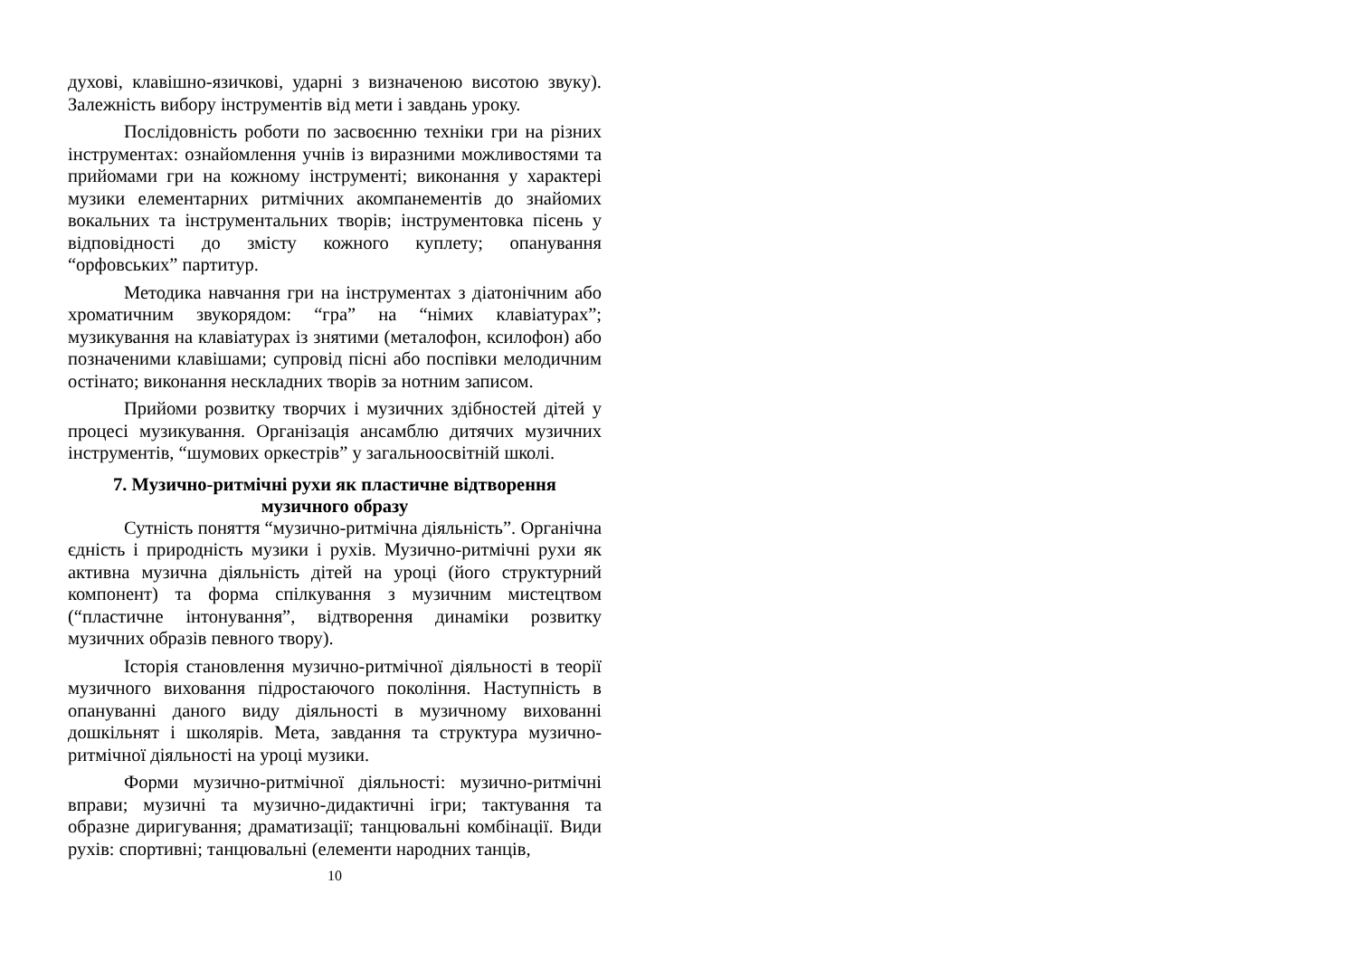духові, клавішно-язичкові, ударні з визначеною висотою звуку). Залежність вибору інструментів від мети і завдань уроку.
Послідовність роботи по засвоєнню техніки гри на різних інструментах: ознайомлення учнів із виразними можливостями та прийомами гри на кожному інструменті; виконання у характері музики елементарних ритмічних акомпанементів до знайомих вокальних та інструментальних творів; інструментовка пісень у відповідності до змісту кожного куплету; опанування “орфовських” партитур.
Методика навчання гри на інструментах з діатонічним або хроматичним звукорядом: “гра” на “німих клавіатурах”; музикування на клавіатурах із знятими (металофон, ксилофон) або позначеними клавішами; супровід пісні або поспівки мелодичним остінато; виконання нескладних творів за нотним записом.
Прийоми розвитку творчих і музичних здібностей дітей у процесі музикування. Організація ансамблю дитячих музичних інструментів, “шумових оркестрів” у загальноосвітній школі.
7. Музично-ритмічні рухи як пластичне відтворення
музичного образу
Сутність поняття “музично-ритмічна діяльність”. Органічна єдність і природність музики і рухів. Музично-ритмічні рухи як активна музична діяльність дітей на уроці (його структурний компонент) та форма спілкування з музичним мистецтвом (“пластичне інтонування”, відтворення динаміки розвитку музичних образів певного твору).
Історія становлення музично-ритмічної діяльності в теорії музичного виховання підростаючого покоління. Наступність в опануванні даного виду діяльності в музичному вихованні дошкільнят і школярів. Мета, завдання та структура музично-ритмічної діяльності на уроці музики.
Форми музично-ритмічної діяльності: музично-ритмічні вправи; музичні та музично-дидактичні ігри; тактування та образне диригування; драматизації; танцювальні комбінації. Види рухів: спортивні; танцювальні (елементи народних танців,
10